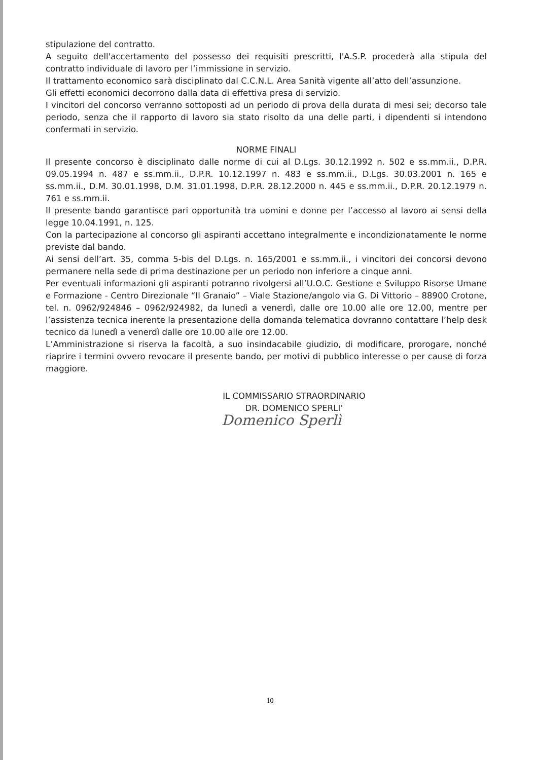stipulazione del contratto.
A seguito dell'accertamento del possesso dei requisiti prescritti, l'A.S.P. procederà alla stipula del contratto individuale di lavoro per l’immissione in servizio.
Il trattamento economico sarà disciplinato dal C.C.N.L. Area Sanità vigente all’atto dell’assunzione.
Gli effetti economici decorrono dalla data di effettiva presa di servizio.
I vincitori del concorso verranno sottoposti ad un periodo di prova della durata di mesi sei; decorso tale periodo, senza che il rapporto di lavoro sia stato risolto da una delle parti, i dipendenti si intendono confermati in servizio.
NORME FINALI
Il presente concorso è disciplinato dalle norme di cui al D.Lgs. 30.12.1992 n. 502 e ss.mm.ii., D.P.R. 09.05.1994 n. 487 e ss.mm.ii., D.P.R. 10.12.1997 n. 483 e ss.mm.ii., D.Lgs. 30.03.2001 n. 165 e ss.mm.ii., D.M. 30.01.1998, D.M. 31.01.1998, D.P.R. 28.12.2000 n. 445 e ss.mm.ii., D.P.R. 20.12.1979 n. 761 e ss.mm.ii.
Il presente bando garantisce pari opportunità tra uomini e donne per l’accesso al lavoro ai sensi della legge 10.04.1991, n. 125.
Con la partecipazione al concorso gli aspiranti accettano integralmente e incondizionatamente le norme previste dal bando.
Ai sensi dell’art. 35, comma 5-bis del D.Lgs. n. 165/2001 e ss.mm.ii., i vincitori dei concorsi devono permanere nella sede di prima destinazione per un periodo non inferiore a cinque anni.
Per eventuali informazioni gli aspiranti potranno rivolgersi all’U.O.C. Gestione e Sviluppo Risorse Umane e Formazione - Centro Direzionale “Il Granaio” – Viale Stazione/angolo via G. Di Vittorio – 88900 Crotone, tel. n. 0962/924846 – 0962/924982, da lunedì a venerdì, dalle ore 10.00 alle ore 12.00, mentre per l’assistenza tecnica inerente la presentazione della domanda telematica dovranno contattare l’help desk tecnico da lunedì a venerdì dalle ore 10.00 alle ore 12.00.
L’Amministrazione si riserva la facoltà, a suo insindacabile giudizio, di modificare, prorogare, nonché riaprire i termini ovvero revocare il presente bando, per motivi di pubblico interesse o per cause di forza maggiore.
IL COMMISSARIO STRAORDINARIO
DR. DOMENICO SPERLI’
Domenico Sperlì
10